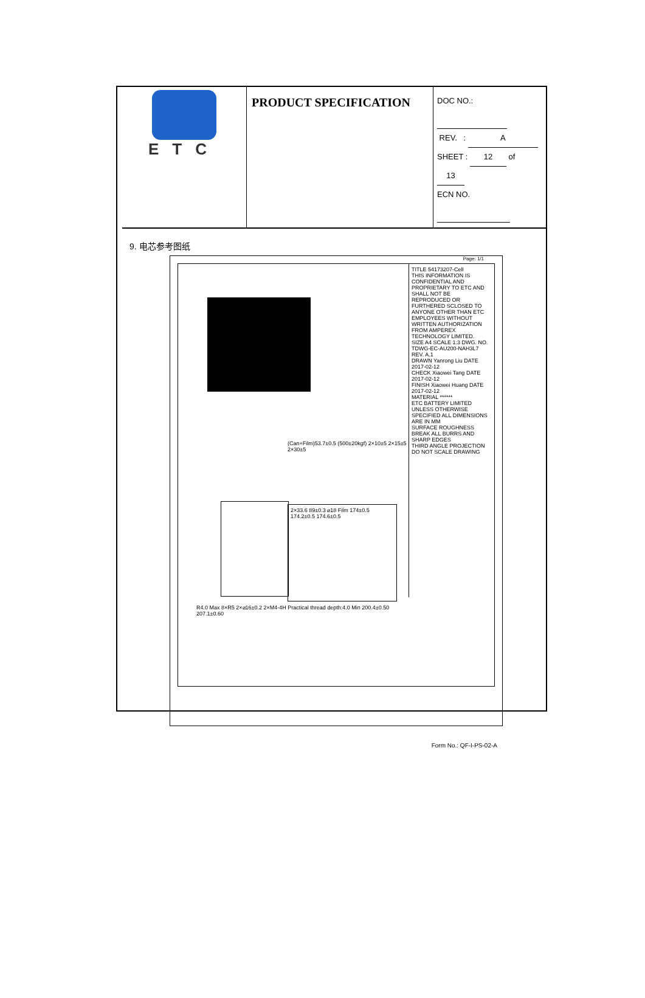| ETC | PRODUCT SPECIFICATION | DOC NO.: REV. : A SHEET : 12 of 13 ECN NO. |
9. 电芯参考图纸
TITLE 54173207-Cell
THIS INFORMATION IS CONFIDENTIAL AND PROPRIETARY TO ETC AND SHALL NOT BE REPRODUCED OR FURTHERED SCLOSED TO ANYONE OTHER THAN ETC EMPLOYEES WITHOUT WRITTEN AUTHORIZATION FROM AMPEREX TECHNOLOGY LIMITED.
SIZE A4 SCALE 1:3 DWG. NO. TDWG-EC-AU200-NAH3L7 REV. A.1
DRAWN Yanrong Liu DATE 2017-02-12
CHECK Xiaowei Tang DATE 2017-02-12
FINISH Xiaowei Huang DATE 2017-02-12
MATERIAL ******
ETC BATTERY LIMITED
UNLESS OTHERWISE SPECIFIED ALL DIMENSIONS ARE IN MM
SURFACE ROUGHNESS BREAK ALL BURRS AND SHARP EDGES
THIRD ANGLE PROJECTION
DO NOT SCALE DRAWING
(Can+Film)53.7±0.5 (500±20kgf) 2×10±5 2×15±5 2×30±5
2×33.6 89±0.3 ⌀18 Film 174±0.5 174.2±0.5 174.6±0.5
R4.0 Max 8×R5 2×⌀16±0.2 2×M4-4H Practical thread depth:4.0 Min 200.4±0.50 207.1±0.60
Page: 1/1
Form No.: QF-I-PS-02-A